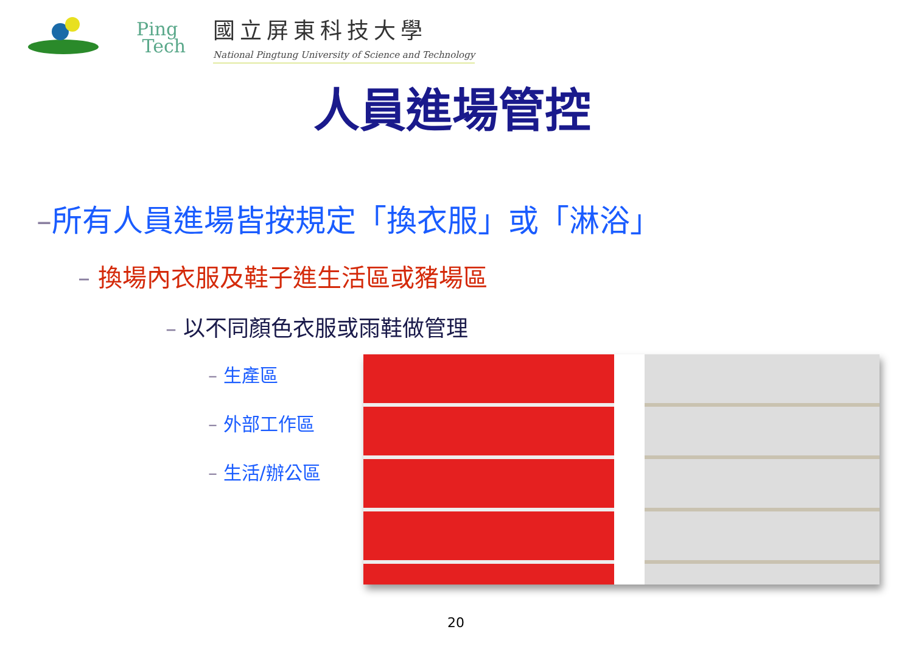Ping
Tech
國立屏東科技大學
National Pingtung University of Science and Technology
人員進場管控
–所有人員進場皆按規定「換衣服」或「淋浴」
– 換場內衣服及鞋子進生活區或豬場區
– 以不同顏色衣服或雨鞋做管理
– 生產區
– 外部工作區
– 生活/辦公區
20